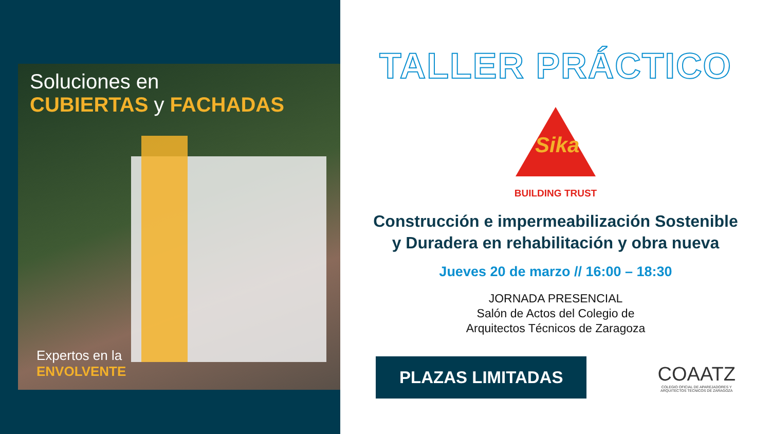Soluciones en
CUBIERTAS y FACHADAS
Expertos en la
ENVOLVENTE
TALLER PRÁCTICO
Sika
BUILDING TRUST
Construcción e impermeabilización Sostenible
y Duradera en rehabilitación y obra nueva
Jueves 20 de marzo // 16:00 – 18:30
JORNADA PRESENCIAL
Salón de Actos del Colegio de
Arquitectos Técnicos de Zaragoza
PLAZAS LIMITADAS
COAATZ
COLEGIO OFICIAL DE APAREJADORES Y
ARQUITECTOS TECNICOS DE ZARAGOZA